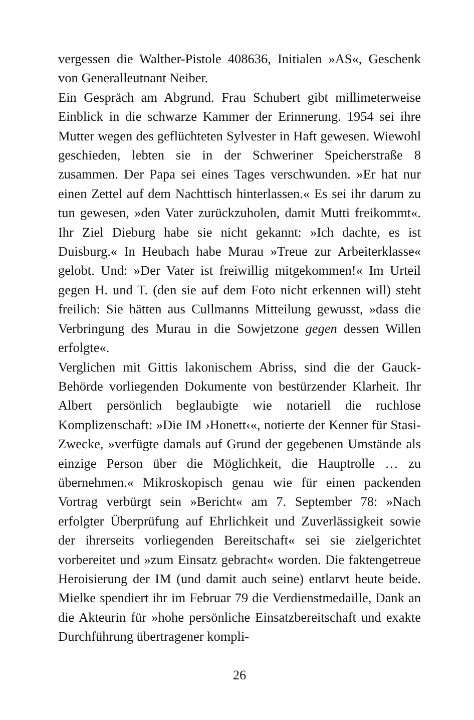vergessen die Walther-Pistole 408636, Initialen »AS«, Geschenk von Generalleutnant Neiber.
Ein Gespräch am Abgrund. Frau Schubert gibt millimeterweise Einblick in die schwarze Kammer der Erinnerung. 1954 sei ihre Mutter wegen des geflüchteten Sylvester in Haft gewesen. Wiewohl geschieden, lebten sie in der Schweriner Speicherstraße 8 zusammen. Der Papa sei eines Tages verschwunden. »Er hat nur einen Zettel auf dem Nachttisch hinterlassen.« Es sei ihr darum zu tun gewesen, »den Vater zurückzuholen, damit Mutti freikommt«. Ihr Ziel Dieburg habe sie nicht gekannt: »Ich dachte, es ist Duisburg.« In Heubach habe Murau »Treue zur Arbeiterklasse« gelobt. Und: »Der Vater ist freiwillig mitgekommen!« Im Urteil gegen H. und T. (den sie auf dem Foto nicht erkennen will) steht freilich: Sie hätten aus Cullmanns Mitteilung gewusst, »dass die Verbringung des Murau in die Sowjetzone gegen dessen Willen erfolgte«.
Verglichen mit Gittis lakonischem Abriss, sind die der Gauck-Behörde vorliegenden Dokumente von bestürzender Klarheit. Ihr Albert persönlich beglaubigte wie notariell die ruchlose Komplizenschaft: »Die IM ›Honett‹«, notierte der Kenner für Stasi-Zwecke, »verfügte damals auf Grund der gegebenen Umstände als einzige Person über die Möglichkeit, die Hauptrolle … zu übernehmen.« Mikroskopisch genau wie für einen packenden Vortrag verbürgt sein »Bericht« am 7. September 78: »Nach erfolgter Überprüfung auf Ehrlichkeit und Zuverlässigkeit sowie der ihrerseits vorliegenden Bereitschaft« sei sie zielgerichtet vorbereitet und »zum Einsatz gebracht« worden. Die faktengetreue Heroisierung der IM (und damit auch seine) entlarvt heute beide. Mielke spendiert ihr im Februar 79 die Verdienstmedaille, Dank an die Akteurin für »hohe persönliche Einsatzbereitschaft und exakte Durchführung übertragener kompli-
26